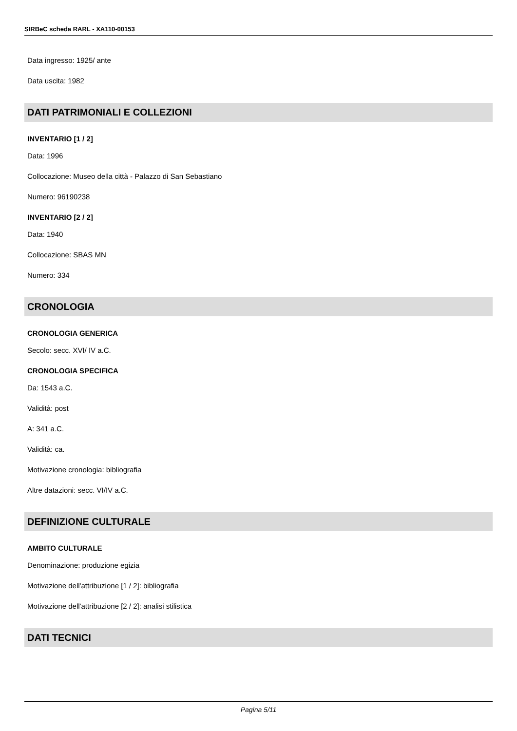SIRBeC scheda RARL - XA110-00153
Data ingresso: 1925/ ante
Data uscita: 1982
DATI PATRIMONIALI E COLLEZIONI
INVENTARIO [1 / 2]
Data: 1996
Collocazione: Museo della città - Palazzo di San Sebastiano
Numero: 96190238
INVENTARIO [2 / 2]
Data: 1940
Collocazione: SBAS MN
Numero: 334
CRONOLOGIA
CRONOLOGIA GENERICA
Secolo: secc. XVI/ IV a.C.
CRONOLOGIA SPECIFICA
Da: 1543 a.C.
Validità: post
A: 341 a.C.
Validità: ca.
Motivazione cronologia: bibliografia
Altre datazioni: secc. VI/IV a.C.
DEFINIZIONE CULTURALE
AMBITO CULTURALE
Denominazione: produzione egizia
Motivazione dell'attribuzione [1 / 2]: bibliografia
Motivazione dell'attribuzione [2 / 2]: analisi stilistica
DATI TECNICI
Pagina 5/11